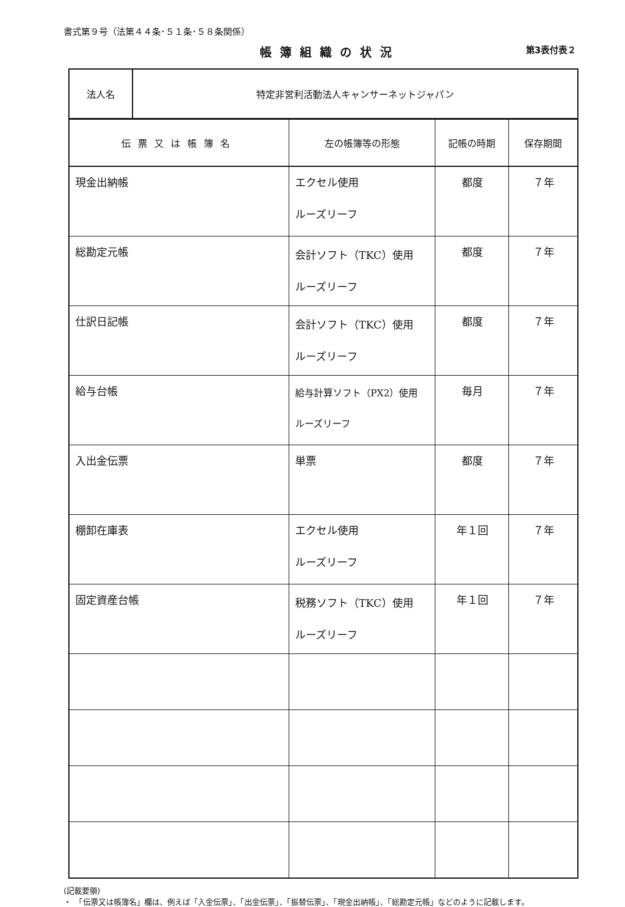書式第９号（法第４４条･５１条･５８条関係）
帳簿組織の状況
第3表付表２
| 法人名 | 特定非営利活動法人キャンサーネットジャパン |
| 伝票又は帳簿名 | 左の帳簿等の形態 | 記帳の時期 | 保存期間 |
| --- | --- | --- | --- |
| 現金出納帳 | エクセル使用 ルーズリーフ | 都度 | ７年 |
| 総勘定元帳 | 会計ソフト（TKC）使用 ルーズリーフ | 都度 | ７年 |
| 仕訳日記帳 | 会計ソフト（TKC）使用 ルーズリーフ | 都度 | ７年 |
| 給与台帳 | 給与計算ソフト（PX2）使用 ルーズリーフ | 毎月 | ７年 |
| 入出金伝票 | 単票 | 都度 | ７年 |
| 棚卸在庫表 | エクセル使用 ルーズリーフ | 年１回 | ７年 |
| 固定資産台帳 | 税務ソフト（TKC）使用 ルーズリーフ | 年１回 | ７年 |
(記載要領)
・　「伝票又は帳簿名」欄は、例えば「入金伝票」、「出金伝票」、「振替伝票」、「現金出納帳」、「総勘定元帳」などのように記載します。